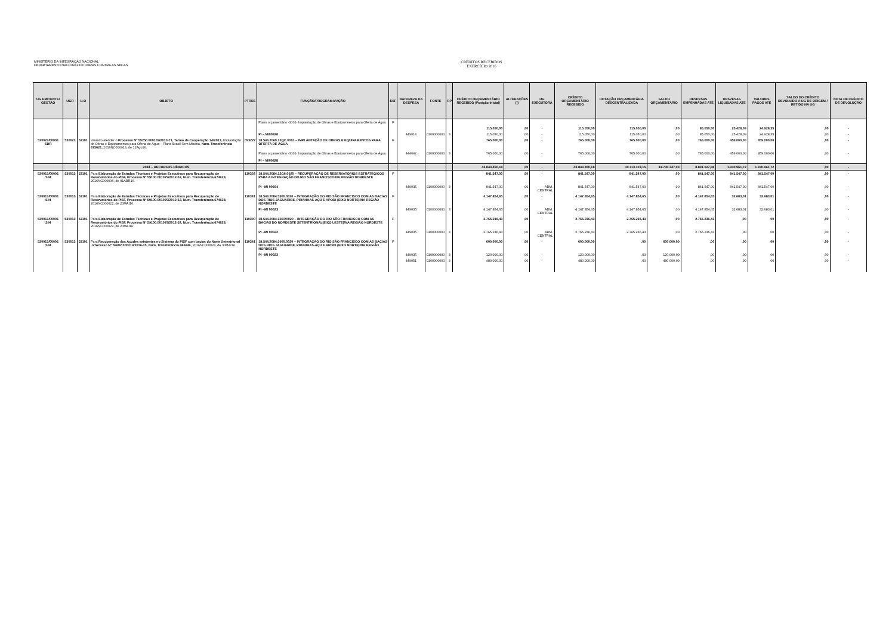MINISTÉRIO DA INTEGRAÇÃO NACIONAL
DEPARTAMENTO NACIONAL DE OBRAS CONTRA AS SECAS
CRÉDITOS RECEBIDOS
EXERCÍCIO 2016
| UG EMITENTE/ GESTÃO | UGR | U.O | OBJETO | PTRES | FUNÇÃO/PROGRAMA/AÇÃO | ESF | NATUREZA DA DESPESA | FONTE | RP | CRÉDITO ORÇAMENTÁRIO RECEBIDO (Posição Inicial) | ALTERAÇÕES (I) | UG EXECUTORA | CRÉDITO ORÇAMENTÁRIO RECEBIDO | DOTAÇÃO ORÇAMENTÁRIA DESCENTRALIZADA | SALDO ORÇAMENTÁRIO | DESPESAS EMPENHADAS ATÉ | DESPESAS LIQUIDADAS ATÉ | VALORES PAGOS ATÉ | SALDO DO CRÉDITO DEVOLVIDO A UG DE ORIGEM / RETIDO NA UG | NOTA DE CRÉDITO DE DEVOLUÇÃO |
| --- | --- | --- | --- | --- | --- | --- | --- | --- | --- | --- | --- | --- | --- | --- | --- | --- | --- | --- | --- | --- |
| | | | | | Plano orçamentário -0001- Implantação de Obras e Equipamnetos para Oferta de Água | F | | | | | | | | | | | | | | |
| | | | | | | | | | | 115.050,00 | ,00 | - | 115.050,00 | 115.050,00 | ,00 | 85.050,00 | 25.428,09 | 24.928,35 | ,00 | - |
| | | | | | PI – MI00828 | | 449014 | 0100000000 | 3 | 115.050,00 | ,00 | - | 115.050,00 | 115.050,00 | ,00 | 85.050,00 | 25.428,09 | 24.928,35 | ,00 | - |
| 530023/00001 SDR | 530023 | 53101 | Visando atender o Processo Nº 59250.000109/2013-71, Termo de Cooperação 34/2013 , Implantação de Obras e Equipamentos para Oferta de Água – Plano Brasil Sem Miséria, Num. Transferência 675621, 2016NC000013, de 12Ago16. | 093227 | 18.544.2069.12QC.0001 – IMPLANTAÇÃO DE OBRAS E EQUIPAMENTOS PARA OFERTA DE ÁGUA | F | | | | 765.000,00 | ,00 | - | 765.000,00 | 765.000,00 | ,00 | 765.000,00 | 459.000,00 | 459.000,00 | ,00 | - |
| | | | | | Plano orçamentário -0001- Implantação de Obras e Equipamnetos para Oferta de Água PI – MI00828 | | 444042 | 0100000000 | 3 | 765.000,00 | ,00 | - | 765.000,00 | 765.000,00 | ,00 | 765.000,00 | 459.000,00 | 459.000,00 | ,00 | - |
| | | | 2084 – RECURSOS HÍDRICOS | | | | | | | 43.843.450,18 | ,00 | - | 43.843.450,18 | 10.113.103,15 | 33.730.347,03 | 8.831.027,88 | 1.930.961,72 | 1.930.961,72 | ,00 | - |
| 530013/00001 SIH | 530013 | 53101 | Para Elaboração de Estudos Técnicos e Projetos Executivos para Recuperação de Reservatórios do PISF, Processo Nº 59100.001079/2012-52, Num. Transferência 674628, 2016NC000006, de 01ABR16. | 110302 | 18.544.2084.12G6.0020 – RECUPERAÇÃO DE RESERVATÓRIOS ESTRATÉGICOS PARA A INTEGRAÇÃO DO RIO SÃO FRANCISCO/NA REGIÃO NORDESTE | F | | | | 841.547,00 | ,00 | - | 841.547,00 | 841.547,00 | ,00 | 841.547,00 | 841.547,00 | 841.547,00 | ,00 | - |
| | | | | | PI –MI 00664 | | 449035 | 0100000000 | 3 | 841.547,00 | ,00 | ADM. CENTRAL | 841.547,00 | 841.547,00 | ,00 | 841.547,00 | 841.547,00 | 841.547,00 | ,00 | - |
| 530013/00001 SIH | 530013 | 53101 | Para Elaboração de Estudos Técnicos e Projetos Executivos para Recuperação de Reservatórios do PISF, Processo Nº 59100.001079/2012-52, Num. Transferência 674628, 2016NC000022, de 20MAI16. | 110341 | 18.544.2084.5900.0020 – INTEGRAÇÃO DO RIO SÃO FRANCISCO COM AS BACIAS DOS RIOS JAGUARIBE, PIRANHAS-AÇU E APODI (EIXO NORTE)/NA REGIÃO NORDESTE | F | | | | 4.147.854,65 | ,00 | - | 4.147.854,65 | 4.147.854,65 | ,00 | 4.147.854,65 | 32.683,01 | 32.683,01 | ,00 | - |
| | | | | | PI –MI 00023 | | 449035 | 0100000000 | 3 | 4.147.854,65 | ,00 | ADM. CENTRAL | 4.147.854,65 | 4.147.854,65 | ,00 | 4.147.854,65 | 32.683,01 | 32.683,01 | ,00 | - |
| 530013/00001 SIH | 530013 | 53101 | Para Elaboração de Estudos Técnicos e Projetos Executivos para Recuperação de Reservatórios do PISF, Processo Nº 59100.001079/2012-52, Num. Transferência 674628, 2016NC000022, de 20MAI16. | 110300 | 18.544.2084.12EP.0020 – INTEGRAÇÃO DO RIO SÃO FRANCISCO COM AS BACIAS DO NORDESTE SETENTRIONAL(EIXO LESTE)/NA REGIÃO NORDESTE | F | | | | 2.765.236,43 | ,00 | - | 2.765.236,43 | 2.765.236,43 | ,00 | 2.765.236,43 | ,00 | ,00 | ,00 | - |
| | | | | | PI –MI 00022 | | 449035 | 0100000000 | 3 | 2.765.236,43 | ,00 | ADM. CENTRAL | 2.765.236,43 | 2.765.236,43 | ,00 | 2.765.236,43 | ,00 | ,00 | ,00 | - |
| 530013/00001 SIH | 530013 | 53101 | Para Recuperação dos Açudes existentes no Sistema do PISF com bacias do Norte Setentrional , Processo Nº 59602.000214/2016-15, Num. Transferência 686646, 2016NC000024, de 30MAI16. | 110341 | 18.544.2084.5900.0020 – INTEGRAÇÃO DO RIO SÃO FRANCISCO COM AS BACIAS DOS RIOS JAGUARIBE, PIRANHAS-AÇU E APODI (EIXO NORTE)/NA REGIÃO NORDESTE | F | | | | 600.000,00 | ,00 | - | 600.000,00 | ,00 | 600.000,00 | ,00 | ,00 | ,00 | ,00 | - |
| | | | | | PI –MI 00023 | | 449035 | 0100000000 | 3 | 120.000,00 | ,00 | - | 120.000,00 | ,00 | 120.000,00 | ,00 | ,00 | ,00 | ,00 | - |
| | | | | | | | 449051 | 0100000000 | 3 | 480.000,00 | ,00 | - | 480.000,00 | ,00 | 480.000,00 | ,00 | ,00 | ,00 | ,00 | - |